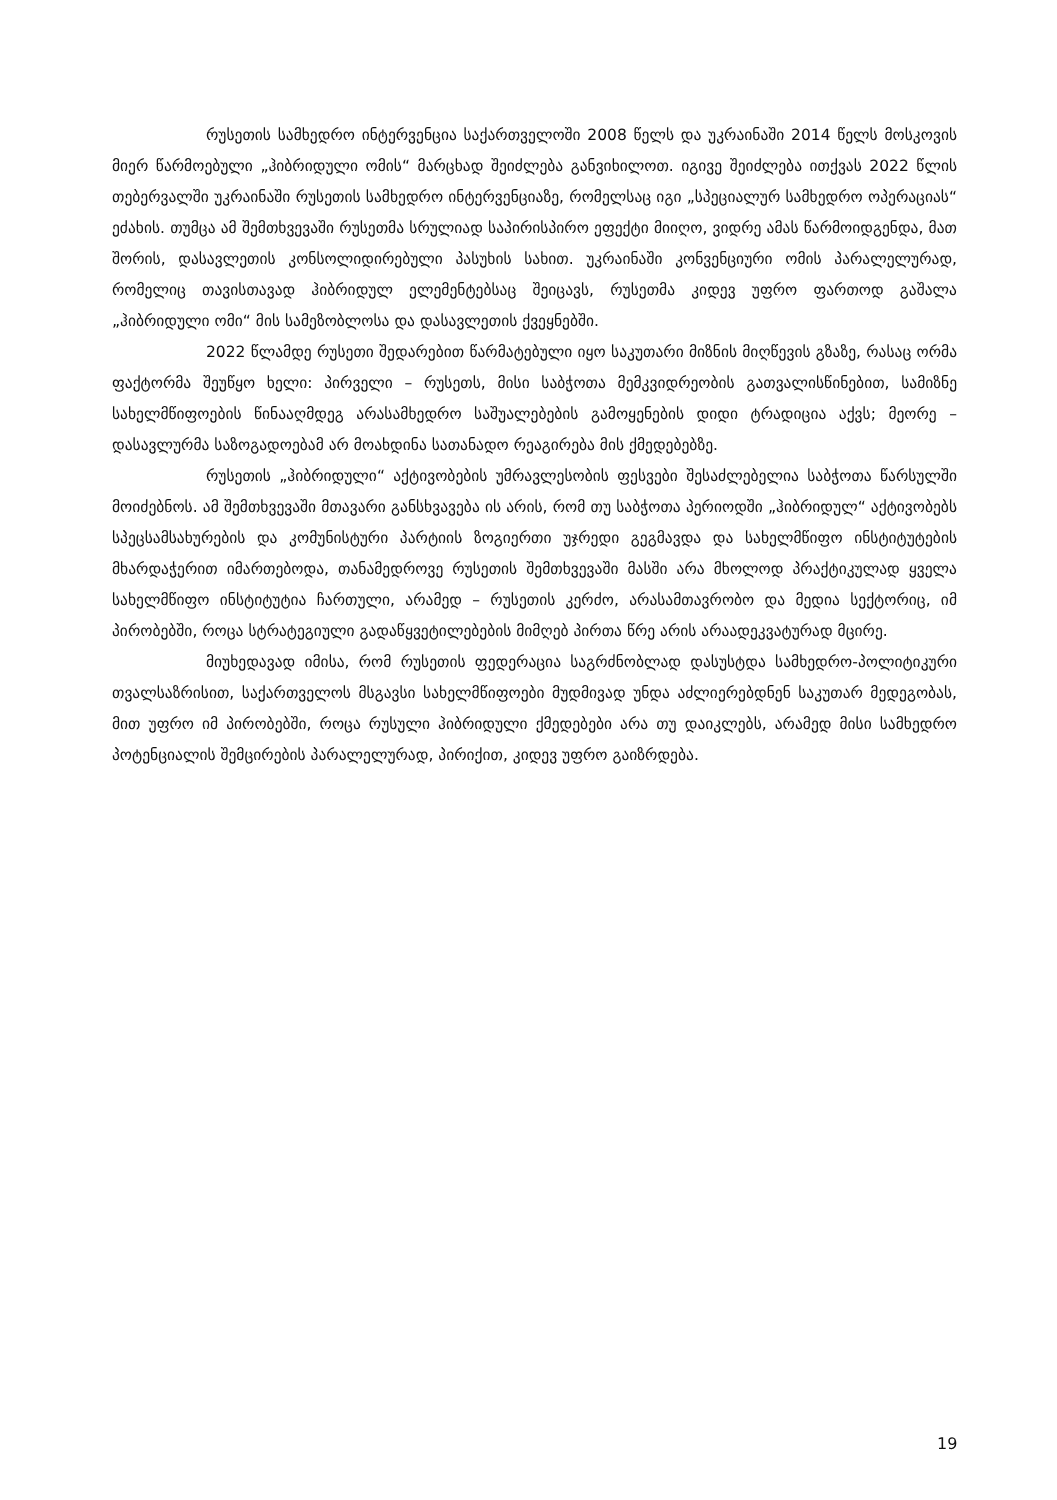რუსეთის სამხედრო ინტერვენცია საქართველოში 2008 წელს და უკრაინაში 2014 წელს მოსკოვის მიერ წარმოებული „ჰიბრიდული ომის“ მარცხად შეიძლება განვიხილოთ. იგივე შეიძლება ითქვას 2022 წლის თებერვალში უკრაინაში რუსეთის სამხედრო ინტერვენციაზე, რომელსაც იგი „სპეციალურ სამხედრო ოპერაციას“ ეძახის. თუმცა ამ შემთხვევაში რუსეთმა სრულიად საპირისპირო ეფექტი მიიღო, ვიდრე ამას წარმოიდგენდა, მათ შორის, დასავლეთის კონსოლიდირებული პასუხის სახით. უკრაინაში კონვენციური ომის პარალელურად, რომელიც თავისთავად ჰიბრიდულ ელემენტებსაც შეიცავს, რუსეთმა კიდევ უფრო ფართოდ გაშალა „ჰიბრიდული ომი“ მის სამეზობლოსა და დასავლეთის ქვეყნებში.
2022 წლამდე რუსეთი შედარებით წარმატებული იყო საკუთარი მიზნის მიღწევის გზაზე, რასაც ორმა ფაქტორმა შეუწყო ხელი: პირველი – რუსეთს, მისი საბჭოთა მემკვიდრეობის გათვალისწინებით, სამიზნე სახელმწიფოების წინააღმდეგ არასამხედრო საშუალებების გამოყენების დიდი ტრადიცია აქვს; მეორე – დასავლურმა საზოგადოებამ არ მოახდინა სათანადო რეაგირება მის ქმედებებზე.
რუსეთის „ჰიბრიდული“ აქტივობების უმრავლესობის ფესვები შესაძლებელია საბჭოთა წარსულში მოიძებნოს. ამ შემთხვევაში მთავარი განსხვავება ის არის, რომ თუ საბჭოთა პერიოდში „ჰიბრიდულ“ აქტივობებს სპეცსამსახურების და კომუნისტური პარტიის ზოგიერთი უჯრედი გეგმავდა და სახელმწიფო ინსტიტუტების მხარდაჭერით იმართებოდა, თანამედროვე რუსეთის შემთხვევაში მასში არა მხოლოდ პრაქტიკულად ყველა სახელმწიფო ინსტიტუტია ჩართული, არამედ – რუსეთის კერძო, არასამთავრობო და მედია სექტორიც, იმ პირობებში, როცა სტრატეგიული გადაწყვეტილებების მიმღებ პირთა წრე არის არაადეკვატურად მცირე.
მიუხედავად იმისა, რომ რუსეთის ფედერაცია საგრძნობლად დასუსტდა სამხედრო-პოლიტიკური თვალსაზრისით, საქართველოს მსგავსი სახელმწიფოები მუდმივად უნდა აძლიერებდნენ საკუთარ მედეგობას, მით უფრო იმ პირობებში, როცა რუსული ჰიბრიდული ქმედებები არა თუ დაიკლებს, არამედ მისი სამხედრო პოტენციალის შემცირების პარალელურად, პირიქით, კიდევ უფრო გაიზრდება.
19